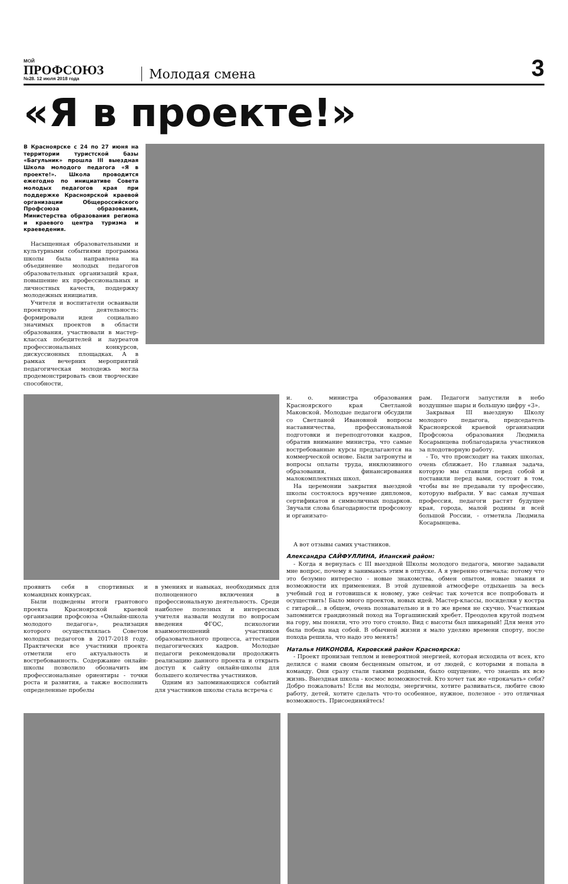МОЙ
ПРОФСОЮЗ
№28. 12 июля 2018 года
Молодая смена
3
«Я в проекте!»
В Красноярске с 24 по 27 июня на территории туристской базы «Багульник» прошла III выездная Школа молодого педагога «Я в проекте!». Школа проводится ежегодно по инициативе Совета молодых педагогов края при поддержке Красноярской краевой организации Общероссийского Профсоюза образования, Министерства образования региона и краевого центра туризма и краеведения.
Насыщенная образовательными и культурными событиями программа школы была направлена на объединение молодых педагогов образовательных организаций края, повышение их профессиональных и личностных качеств, поддержку молодежных инициатив.
Учителя и воспитатели осваивали проектную деятельность: формировали идеи социально значимых проектов в области образования, участвовали в мастер-классах победителей и лауреатов профессиональных конкурсов, дискуссионных площадках. А в рамках вечерних мероприятий педагогическая молодежь могла продемонстрировать свои творческие способности,
проявить себя в спортивных и командных конкурсах.
Были подведены итоги грантового проекта Красноярской краевой организации профсоюза «Онлайн-школа молодого педагога», реализация которого осуществлялась Советом молодых педагогов в 2017-2018 году. Практически все участники проекта отметили его актуальность и востребованность. Содержание онлайн-школы позволило обозначить им профессиональные ориентиры - точки роста и развития, а также восполнить определенные пробелы
в умениях и навыках, необходимых для полноценного включения в профессиональную деятельность. Среди наиболее полезных и интересных учителя назвали модули по вопросам введения ФГОС, психологии взаимоотношений участников образовательного процесса, аттестации педагогических кадров. Молодые педагоги рекомендовали продолжить реализацию данного проекта и открыть доступ к сайту онлайн-школы для большего количества участников.
Одним из запоминающихся событий для участников школы стала встреча с
и. о. министра образования Красноярского края Светланой Маковской. Молодые педагоги обсудили со Светланой Ивановной вопросы наставничества, профессиональной подготовки и переподготовки кадров, обратив внимание министра, что самые востребованные курсы предлагаются на коммерческой основе. Были затронуты и вопросы оплаты труда, инклюзивного образования, финансирования малокомплектных школ.
На церемонии закрытия выездной школы состоялось вручение дипломов, сертификатов и символичных подарков. Звучали слова благодарности профсоюзу и организато-
рам. Педагоги запустили в небо воздушные шары и большую цифру «3».
Закрывая III выездную Школу молодого педагога, председатель Красноярской краевой организации Профсоюза образования Людмила Косарынцева поблагодарила участников за плодотворную работу.
- То, что происходит на таких школах, очень сближает. Но главная задача, которую мы ставили перед собой и поставили перед вами, состоит в том, чтобы вы не предавали ту профессию, которую выбрали. У вас самая лучшая профессия, педагоги растят будущее края, города, малой родины и всей большой России, - отметила Людмила Косарынцева.
А вот отзывы самих участников.
Александра САЙФУЛЛИНА, Иланский район:
- Когда я вернулась с III выездной Школы молодого педагога, многие задавали мне вопрос, почему я занимаюсь этим в отпуске. А я уверенно отвечала: потому что это безумно интересно - новые знакомства, обмен опытом, новые знания и возможности их применения. В этой душевной атмосфере отдыхаешь за весь учебный год и готовишься к новому, уже сейчас так хочется все попробовать и осуществить! Было много проектов, новых идей. Мастер-классы, посиделки у костра с гитарой... в общем, очень познавательно и в то же время не скучно. Участникам запомнится грандиозный поход на Торгашинский хребет. Преодолев крутой подъем на гору, мы поняли, что это того стоило. Вид с высоты был шикарный! Для меня это была победа над собой. В обычной жизни я мало уделяю времени спорту, после похода решила, что надо это менять!
Наталья НИКОНОВА, Кировский район Красноярска:
- Проект пронизан теплом и невероятной энергией, которая исходила от всех, кто делился с нами своим бесценным опытом, и от людей, с которыми я попала в команду. Они сразу стали такими родными, было ощущение, что знаешь их всю жизнь. Выездная школа - космос возможностей. Кто хочет так же «прокачать» себя? Добро пожаловать! Если вы молоды, энергичны, хотите развиваться, любите свою работу, детей, хотите сделать что-то особенное, нужное, полезное - это отличная возможность. Присоединяйтесь!